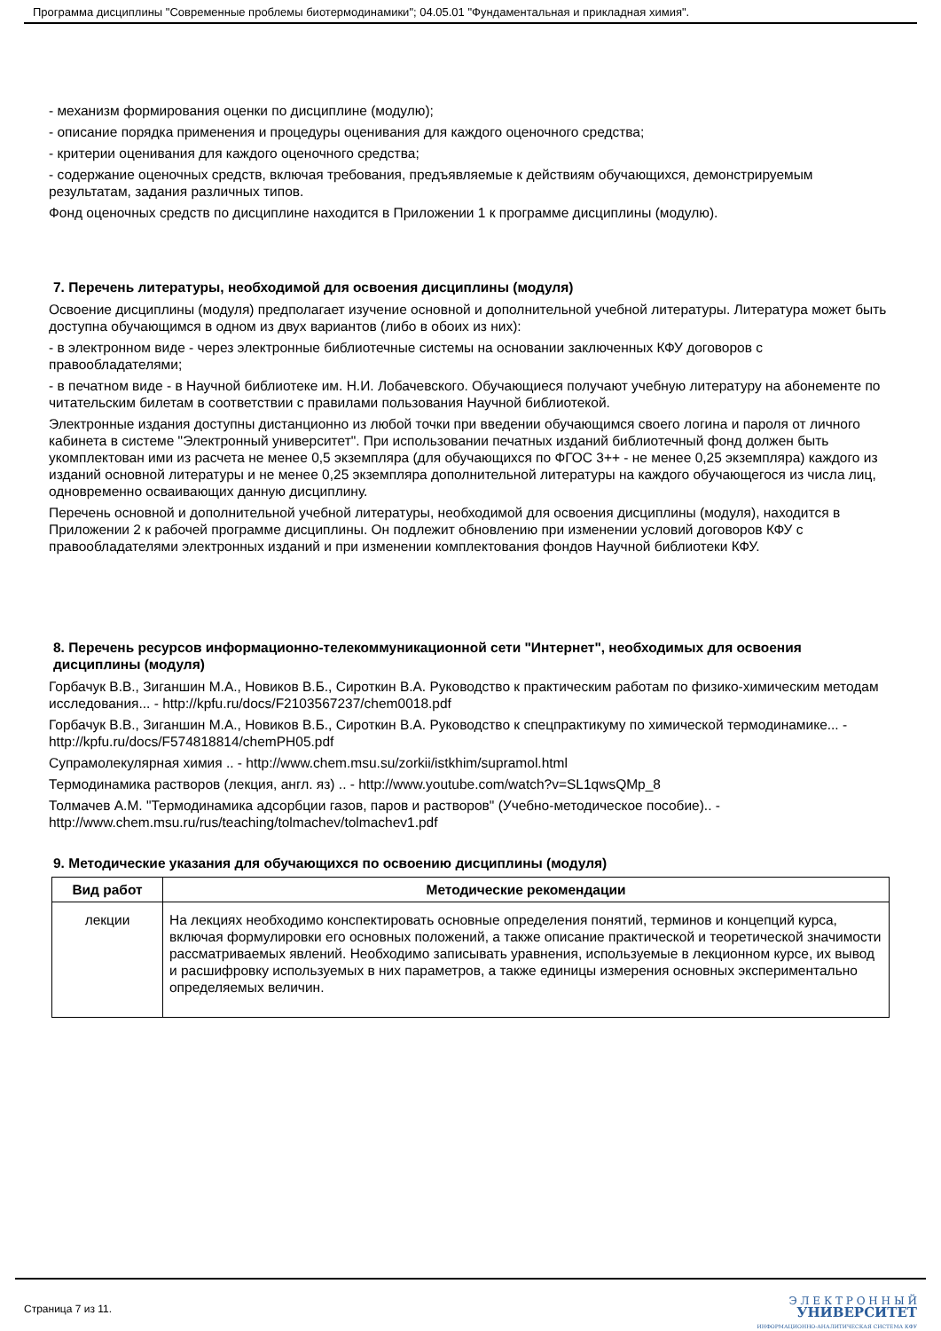Программа дисциплины "Современные проблемы биотермодинамики"; 04.05.01 "Фундаментальная и прикладная химия".
- механизм формирования оценки по дисциплине (модулю);
- описание порядка применения и процедуры оценивания для каждого оценочного средства;
- критерии оценивания для каждого оценочного средства;
- содержание оценочных средств, включая требования, предъявляемые к действиям обучающихся, демонстрируемым результатам, задания различных типов.
Фонд оценочных средств по дисциплине находится в Приложении 1 к программе дисциплины (модулю).
7. Перечень литературы, необходимой для освоения дисциплины (модуля)
Освоение дисциплины (модуля) предполагает изучение основной и дополнительной учебной литературы. Литература может быть доступна обучающимся в одном из двух вариантов (либо в обоих из них):
- в электронном виде - через электронные библиотечные системы на основании заключенных КФУ договоров с правообладателями;
- в печатном виде - в Научной библиотеке им. Н.И. Лобачевского. Обучающиеся получают учебную литературу на абонементе по читательским билетам в соответствии с правилами пользования Научной библиотекой.
Электронные издания доступны дистанционно из любой точки при введении обучающимся своего логина и пароля от личного кабинета в системе "Электронный университет". При использовании печатных изданий библиотечный фонд должен быть укомплектован ими из расчета не менее 0,5 экземпляра (для обучающихся по ФГОС 3++ - не менее 0,25 экземпляра) каждого из изданий основной литературы и не менее 0,25 экземпляра дополнительной литературы на каждого обучающегося из числа лиц, одновременно осваивающих данную дисциплину.
Перечень основной и дополнительной учебной литературы, необходимой для освоения дисциплины (модуля), находится в Приложении 2 к рабочей программе дисциплины. Он подлежит обновлению при изменении условий договоров КФУ с правообладателями электронных изданий и при изменении комплектования фондов Научной библиотеки КФУ.
8. Перечень ресурсов информационно-телекоммуникационной сети "Интернет", необходимых для освоения дисциплины (модуля)
Горбачук В.В., Зиганшин М.А., Новиков В.Б., Сироткин В.А. Руководство к практическим работам по физико-химическим методам исследования... - http://kpfu.ru/docs/F2103567237/chem0018.pdf
Горбачук В.В., Зиганшин М.А., Новиков В.Б., Сироткин В.А. Руководство к спецпрактикуму по химической термодинамике... - http://kpfu.ru/docs/F574818814/chemPH05.pdf
Супрамолекулярная химия .. - http://www.chem.msu.su/zorkii/istkhim/supramol.html
Термодинамика растворов (лекция, англ. яз) .. - http://www.youtube.com/watch?v=SL1qwsQMp_8
Толмачев А.М. "Термодинамика адсорбции газов, паров и растворов" (Учебно-методическое пособие).. - http://www.chem.msu.ru/rus/teaching/tolmachev/tolmachev1.pdf
9. Методические указания для обучающихся по освоению дисциплины (модуля)
| Вид работ | Методические рекомендации |
| --- | --- |
| лекции | На лекциях необходимо конспектировать основные определения понятий, терминов и концепций курса, включая формулировки его основных положений, а также описание практической и теоретической значимости рассматриваемых явлений. Необходимо записывать уравнения, используемые в лекционном курсе, их вывод и расшифровку используемых в них параметров, а также единицы измерения основных экспериментально определяемых величин. |
Страница 7 из 11.
Э Л Е К Т Р О Н Н Ы Й
УНИВЕРСИТЕТ
ИНФОРМАЦИОННО-АНАЛИТИЧЕСКАЯ СИСТЕМА КФУ